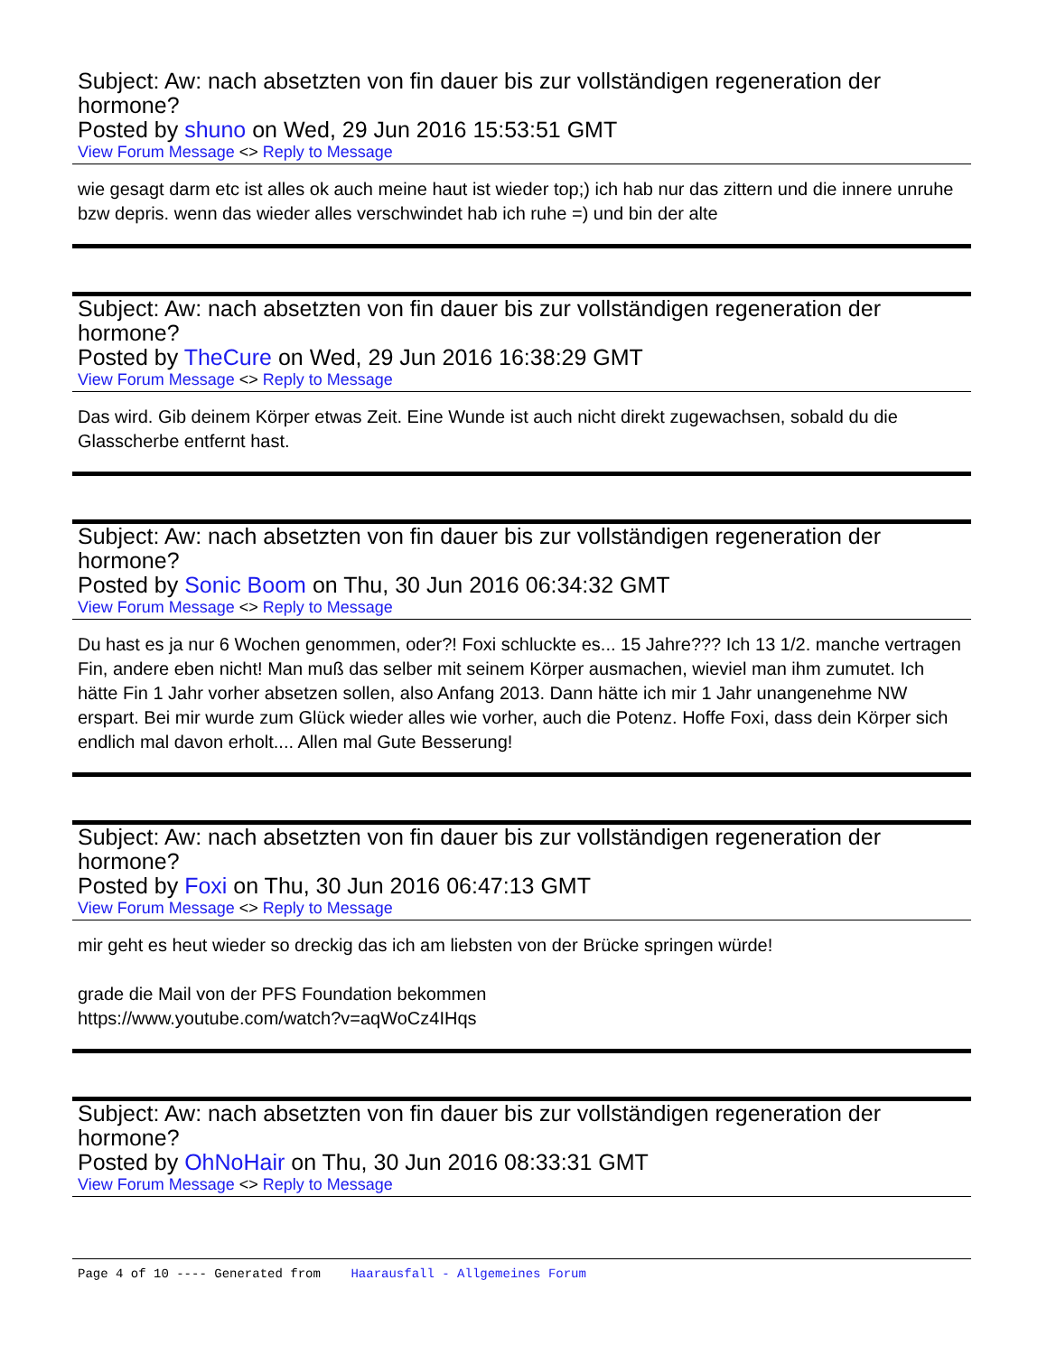Subject: Aw: nach absetzten von fin dauer bis zur vollständigen regeneration der hormone?
Posted by shuno on Wed, 29 Jun 2016 15:53:51 GMT
View Forum Message <> Reply to Message
wie gesagt darm etc ist alles ok auch meine haut ist wieder top;) ich hab nur das zittern und die innere unruhe bzw depris. wenn das wieder alles verschwindet hab ich ruhe =) und bin der alte
Subject: Aw: nach absetzten von fin dauer bis zur vollständigen regeneration der hormone?
Posted by TheCure on Wed, 29 Jun 2016 16:38:29 GMT
View Forum Message <> Reply to Message
Das wird. Gib deinem Körper etwas Zeit. Eine Wunde ist auch nicht direkt zugewachsen, sobald du die Glasscherbe entfernt hast.
Subject: Aw: nach absetzten von fin dauer bis zur vollständigen regeneration der hormone?
Posted by Sonic Boom on Thu, 30 Jun 2016 06:34:32 GMT
View Forum Message <> Reply to Message
Du hast es ja nur 6 Wochen genommen, oder?! Foxi schluckte es... 15 Jahre??? Ich 13 1/2. manche vertragen Fin, andere eben nicht! Man muß das selber mit seinem Körper ausmachen, wieviel man ihm zumutet. Ich hätte Fin 1 Jahr vorher absetzen sollen, also Anfang 2013. Dann hätte ich mir 1 Jahr unangenehme NW erspart. Bei mir wurde zum Glück wieder alles wie vorher, auch die Potenz. Hoffe Foxi, dass dein Körper sich endlich mal davon erholt.... Allen mal Gute Besserung!
Subject: Aw: nach absetzten von fin dauer bis zur vollständigen regeneration der hormone?
Posted by Foxi on Thu, 30 Jun 2016 06:47:13 GMT
View Forum Message <> Reply to Message
mir geht es heut wieder so dreckig das ich am liebsten von der Brücke springen würde!
grade die Mail von der PFS Foundation bekommen
https://www.youtube.com/watch?v=aqWoCz4IHqs
Subject: Aw: nach absetzten von fin dauer bis zur vollständigen regeneration der hormone?
Posted by OhNoHair on Thu, 30 Jun 2016 08:33:31 GMT
View Forum Message <> Reply to Message
Page 4 of 10 ---- Generated from Haarausfall - Allgemeines Forum